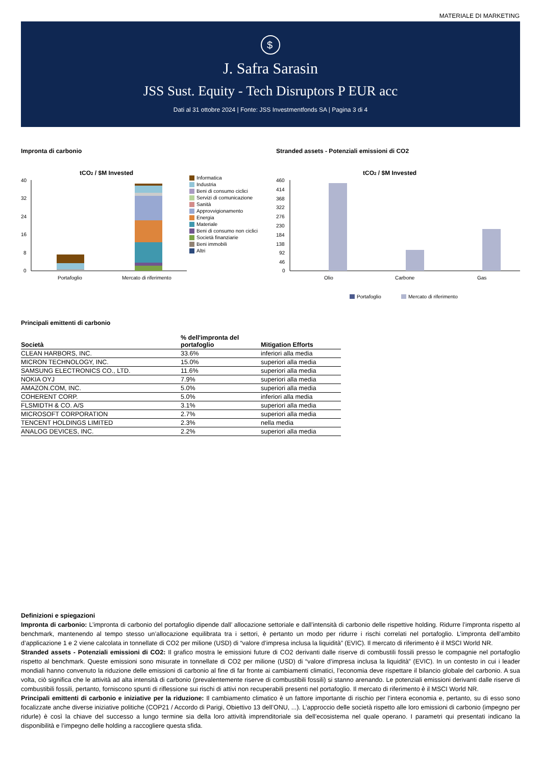MATERIALE DI MARKETING
$
J. Safra Sarasin
JSS Sust. Equity - Tech Disruptors P EUR acc
Dati al 31 ottobre 2024 | Fonte: JSS Investmentfonds SA | Pagina 3 di 4
Impronta di carbonio
tCO2 / $M Invested
40
32
24
16
8
0
Portafoglio
Mercato di riferimento
Informatica
Industria
Beni di consumo ciclici
Servizi di comunicazione
Sanità
Approvvigionamento
Energia
Materiale
Beni di consumo non ciclici
Società finanziarie
Beni immobili
Altri
Stranded assets - Potenziali emissioni di CO2
tCO2 / $M Invested
460
414
368
322
276
230
184
138
92
46
0
Olio
Carbone
Gas
Portafoglio
Mercato di riferimento
Principali emittenti di carbonio
| Società | % dell'impronta del portafoglio | Mitigation Efforts |
| --- | --- | --- |
| CLEAN HARBORS, INC. | 33.6% | inferiori alla media |
| MICRON TECHNOLOGY, INC. | 15.0% | superiori alla media |
| SAMSUNG ELECTRONICS CO., LTD. | 11.6% | superiori alla media |
| NOKIA OYJ | 7.9% | superiori alla media |
| AMAZON.COM, INC. | 5.0% | superiori alla media |
| COHERENT CORP. | 5.0% | inferiori alla media |
| FLSMIDTH & CO. A/S | 3.1% | superiori alla media |
| MICROSOFT CORPORATION | 2.7% | superiori alla media |
| TENCENT HOLDINGS LIMITED | 2.3% | nella media |
| ANALOG DEVICES, INC. | 2.2% | superiori alla media |
Definizioni e spiegazioni
Impronta di carbonio: L’impronta di carbonio del portafoglio dipende dall’ allocazione settoriale e dall’intensità di carbonio delle rispettive holding. Ridurre l’impronta rispetto al benchmark, mantenendo al tempo stesso un’allocazione equilibrata tra i settori, è pertanto un modo per ridurre i rischi correlati nel portafoglio. L’impronta dell’ambito d’applicazione 1 e 2 viene calcolata in tonnellate di CO2 per milione (USD) di “valore d’impresa inclusa la liquidità” (EVIC). Il mercato di riferimento è il MSCI World NR.
Stranded assets - Potenziali emissioni di CO2: Il grafico mostra le emissioni future di CO2 derivanti dalle riserve di combustili fossili presso le compagnie nel portafoglio rispetto al benchmark. Queste emissioni sono misurate in tonnellate di CO2 per milione (USD) di “valore d’impresa inclusa la liquidità” (EVIC). In un contesto in cui i leader mondiali hanno convenuto la riduzione delle emissioni di carbonio al fine di far fronte ai cambiamenti climatici, l’economia deve rispettare il bilancio globale del carbonio. A sua volta, ciò significa che le attività ad alta intensità di carbonio (prevalentemente riserve di combustibili fossili) si stanno arenando. Le potenziali emissioni derivanti dalle riserve di combustibili fossili, pertanto, forniscono spunti di riflessione sui rischi di attivi non recuperabili presenti nel portafoglio. Il mercato di riferimento è il MSCI World NR.
Principali emittenti di carbonio e iniziative per la riduzione: Il cambiamento climatico è un fattore importante di rischio per l’intera economia e, pertanto, su di esso sono focalizzate anche diverse iniziative politiche (COP21 / Accordo di Parigi, Obiettivo 13 dell’ONU, ...). L’approccio delle società rispetto alle loro emissioni di carbonio (impegno per ridurle) è così la chiave del successo a lungo termine sia della loro attività imprenditoriale sia dell’ecosistema nel quale operano. I parametri qui presentati indicano la disponibilità e l’impegno delle holding a raccogliere questa sfida.